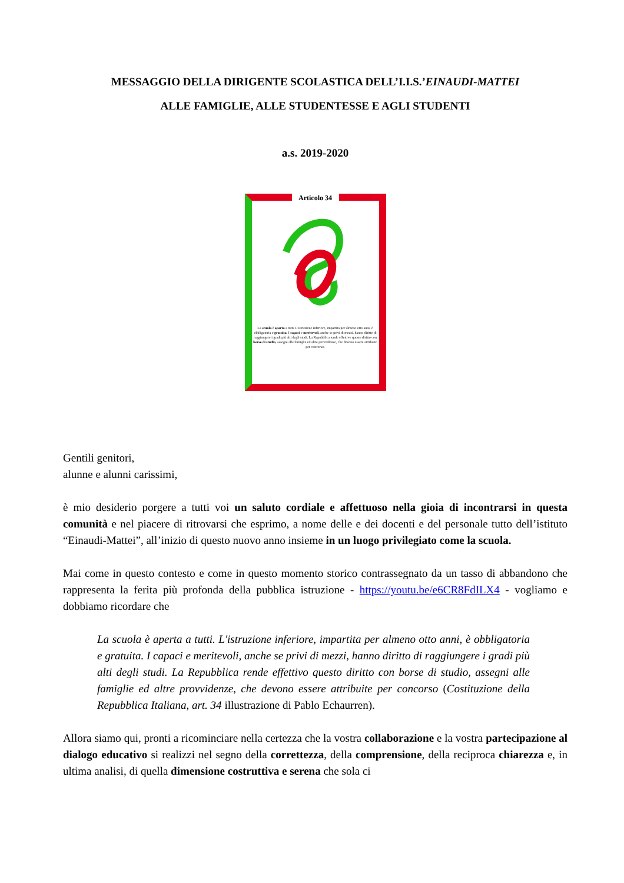MESSAGGIO DELLA DIRIGENTE SCOLASTICA DELL’I.I.S.’EINAUDI-MATTEI
ALLE FAMIGLIE, ALLE STUDENTESSE E AGLI STUDENTI
a.s. 2019-2020
Articolo 34
La scuola è aperta a tutti. L'istruzione inferiore, impartita per almeno otto anni, è obbligatoria e gratuita. I capaci e meritevoli, anche se privi di mezzi, hanno diritto di raggiungere i gradi più alti degli studi. La Repubblica rende effettivo questo diritto con borse di studio, assegni alle famiglie ed altre provvidenze, che devono essere attribuite per concorso.
Gentili genitori,
alunne e alunni carissimi,
è mio desiderio porgere a tutti voi un saluto cordiale e affettuoso nella gioia di incontrarsi in questa comunità e nel piacere di ritrovarsi che esprimo, a nome delle e dei docenti e del personale tutto dell’istituto “Einaudi-Mattei”, all’inizio di questo nuovo anno insieme in un luogo privilegiato come la scuola.
Mai come in questo contesto e come in questo momento storico contrassegnato da un tasso di abbandono che rappresenta la ferita più profonda della pubblica istruzione - https://youtu.be/e6CR8FdILX4 - vogliamo e dobbiamo ricordare che
La scuola è aperta a tutti. L'istruzione inferiore, impartita per almeno otto anni, è obbligatoria e gratuita. I capaci e meritevoli, anche se privi di mezzi, hanno diritto di raggiungere i gradi più alti degli studi. La Repubblica rende effettivo questo diritto con borse di studio, assegni alle famiglie ed altre provvidenze, che devono essere attribuite per concorso (Costituzione della Repubblica Italiana, art. 34 illustrazione di Pablo Echaurren).
Allora siamo qui, pronti a ricominciare nella certezza che la vostra collaborazione e la vostra partecipazione al dialogo educativo si realizzi nel segno della correttezza, della comprensione, della reciproca chiarezza e, in ultima analisi, di quella dimensione costruttiva e serena che sola ci